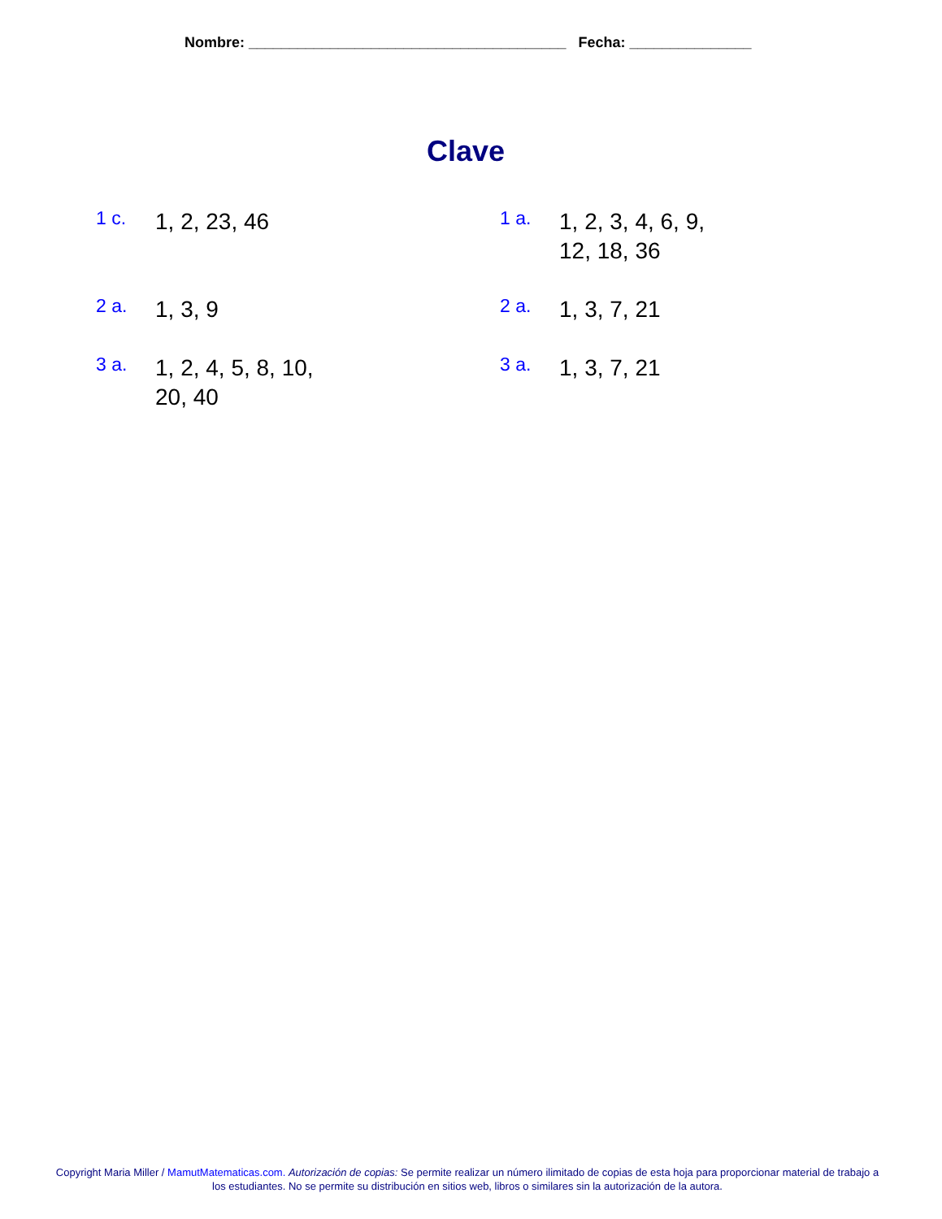Nombre: _______________________________________ Fecha: _______________
Clave
1 c.
1, 2, 23, 46
1 a.
1, 2, 3, 4, 6, 9,
12, 18, 36
2 a.
1, 3, 9
2 a.
1, 3, 7, 21
3 a.
1, 2, 4, 5, 8, 10,
20, 40
3 a.
1, 3, 7, 21
Copyright Maria Miller / MamutMatematicas.com. Autorización de copias: Se permite realizar un número ilimitado de copias de esta hoja para proporcionar material de trabajo a los estudiantes. No se permite su distribución en sitios web, libros o similares sin la autorización de la autora.